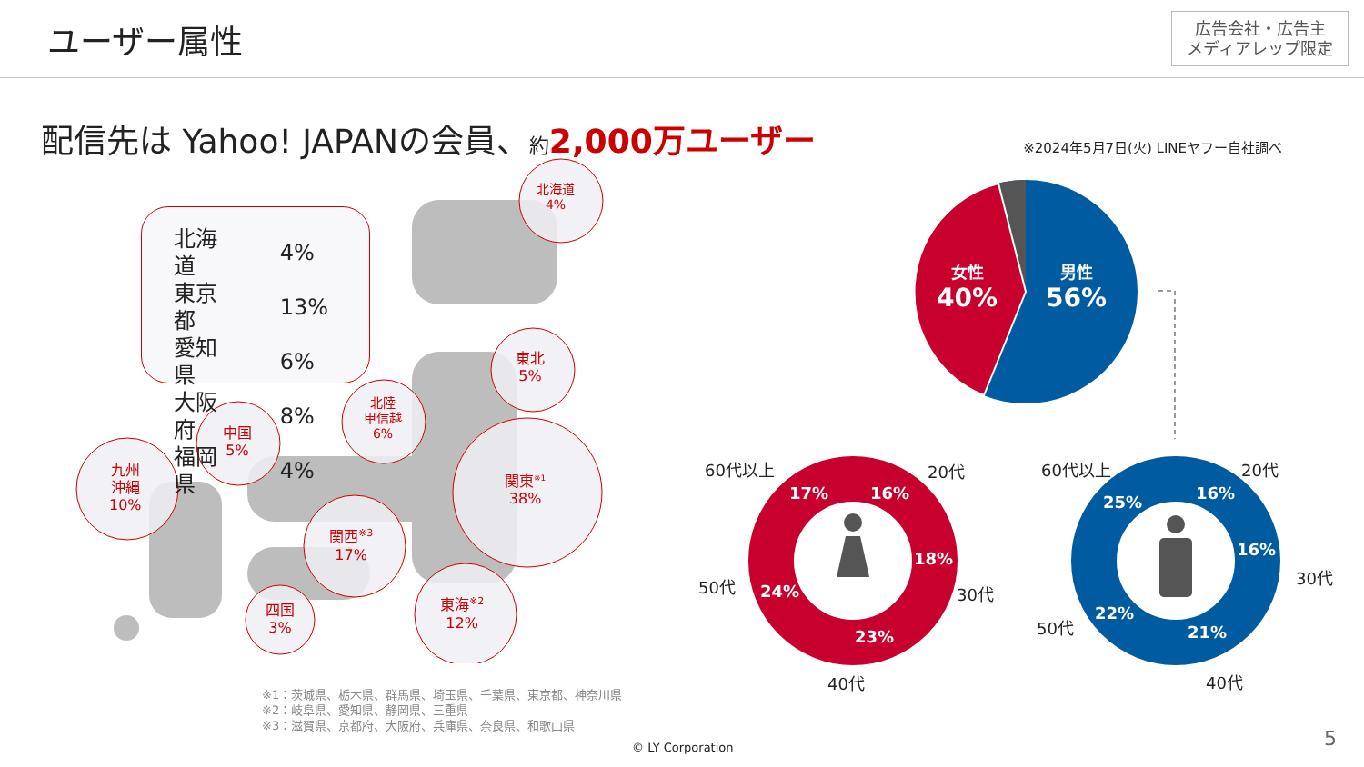ユーザー属性
広告会社・広告主
メディアレップ限定
配信先は Yahoo! JAPANの会員、約 2,000万ユーザー
※2024年5月7日(火) LINEヤフー自社調べ
| 北海道 | 4% |
| 東京都 | 13% |
| 愛知県 | 6% |
| 大阪府 | 8% |
| 福岡県 | 4% |
北海道
4%
東北
5%
北陸
甲信越
6%
中国
5%
九州
沖縄
10%
関東<sup>※1</sup>
38%
関西<sup>※3</sup>
17%
東海<sup>※2</sup>
12%
四国
3%
※1：茨城県、栃木県、群馬県、埼玉県、千葉県、東京都、神奈川県
※2：岐阜県、愛知県、静岡県、三重県
※3：滋賀県、京都府、大阪府、兵庫県、奈良県、和歌山県
女性
40%
男性
56%
17% 16%
18%
23%
24%
25% 16%
16%
21%
22%
60代以上 20代
30代
40代
50代
60代以上 20代
30代
40代
50代
© LY Corporation 5